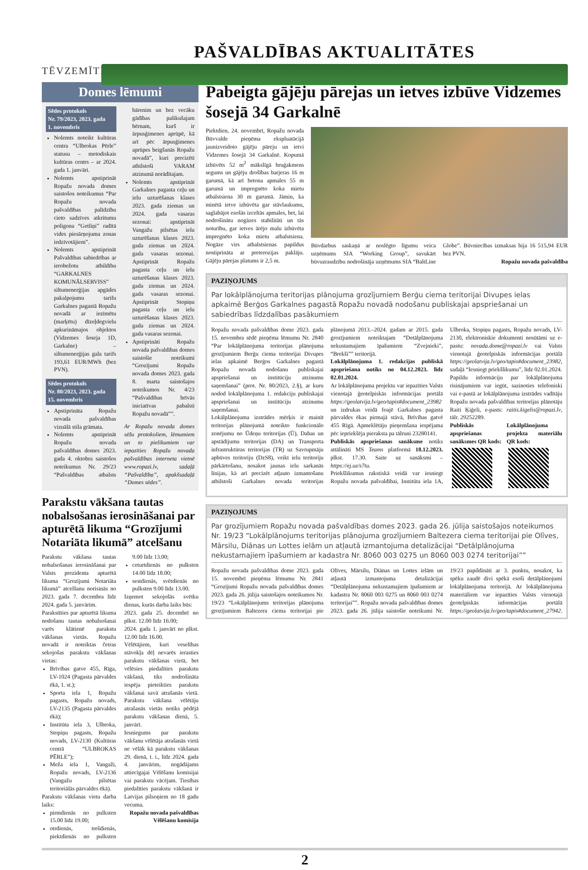TĒVZEMĪTE
PAŠVALDĪBAS AKTUALITĀTES
Domes lēmumi
Sēdes protokols
Nr. 79/2023, 2023. gada
1. novembris
Nolemts noteikt kultūras centra “Ulbrokas Pērle” statusu – metodiskais kultūras centrs – ar 2024. gada 1. janvāri.
Nolemts apstiprināt Ropažu novada domes saistošos noteikumus “Par Ropažu novada pašvaldības palīdzību cieto sadzīves atkritumu poligona “Getliņi” radītā vides piesārņojuma zonas iedzīvotājiem”.
Nolemts apstiprināt Pašvaldības sabiedrības ar ierobežotu atbildību “GARKALNES KOMUNĀLSERVISS” siltumenerģijas apgādes pakalpojumu tarifu Garkalnes pagastā Ropažu novadā ar iezīmētu (marķētu) dīzeļdegvielu apkurināmajos objektos (Vidzemes šoseja 1D, Garkalne) – siltumenerģijas gala tarifs 193,61 EUR/MWh (bez PVN).
Sēdes protokols
Nr. 80/2023, 2023. gada
15. novembris
Apstiprināta Ropažu novada pašvaldības vizuālā stila grāmata.
Nolemts apstiprināt Ropažu novada pašvaldības domes 2023. gada 4. oktobra saistošos noteikumus Nr. 29/23 “Pašvaldības atbalsts bārenim un bez vecāku gādības palikušajam bērnam, kurš ir ārpusģimenes aprūpē, kā arī pēc ārpusģimenes aprūpes beigšanās Ropažu novadā”, kuri precizēti atbilstoši VARAM atzinumā norādītajam.
Nolemts apstiprināt Garkalnes pagasta ceļu un ielu uzturēšanas klases 2023. gada ziemas un 2024. gada vasaras sezonai: apstiprināt Vangažu pilsētas ielu uzturēšanas klases 2023. gada ziemas un 2024. gada vasaras sezonai. Apstiprināt Ropažu pagasta ceļu un ielu uzturēšanas klases 2023. gada ziemas un 2024. gada vasaras sezonai. Apstiprināt Stopiņu pagasta ceļu un ielu uzturēšanas klases 2023. gada ziemas un 2024. gada vasaras sezonai.
Apstiprināti Ropažu novada pašvaldības domes saistošie noteikumi “Grozījumi Ropažu novada domes 2023. gada 8. marta saistošajos noteikumos Nr. 4/23 “Pašvaldības brīvās iniciatīvas pabalsti Ropažu novadā””.
Ar Ropažu novada domes sēžu protokoliem, lēmumiem un to pielikumiem var iepazīties Ropažu novada pašvaldības interneta vietnē www.ropazi.lv, sadaļā “Pašvaldība”, apakšsadaļā “Domes sēdes”.
Parakstu vākšana tautas nobalsošanas ierosināšanai par apturētā likuma “Grozījumi Notariāta likumā” atcelšanu
Parakstu vākšana tautas nobalsošanas ierosināšanai par Valsts prezidenta apturētā likuma “Grozījumi Notariāta likumā” atcelšanu norisinās no 2023. gada 7. decembra līdz 2024. gada 5. janvārim.
Parakstīties par apturētā likuma nodošanu tautas nobalsošanai varēs klātienē parakstu vākšanas vietās. Ropažu novadā ir noteiktas četras sekojošas parakstu vākšanas vietas:
Brīvības gatve 455, Rīga, LV-1024 (Pagasta pārvaldes ēkā, 1. st.);
Sporta iela 1, Ropažu pagasts, Ropažu novads, LV-2135 (Pagasta pārvaldes ēkā);
Institūta iela 3, Ulbroka, Stopiņu pagasts, Ropažu novads, LV-2130 (Kultūras centrā “ULBROKAS PĒRLE”);
Meža iela 1, Vangaži, Ropažu novads, LV-2136 (Vangažu pilsētas teritoriālās pārvaldes ēkā).
Parakstu vākšanas vietu darba laiks:
pirmdienās no pulksten 15.00 līdz 19.00;
otrdienās, trešdienās, piektdienās no pulksten 9.00 līdz 13.00;
ceturtdienās no pulksten 14.00 līdz 18.00;
sestdienās, svētdienās no pulksten 9.00 līdz 13.00.
Izņemot sekojošās svētku dienas, kurās darba laiks būs:
2023. gada 25. decembrī no plkst. 12.00 līdz 16.00;
2024. gada 1. janvārī no plkst. 12.00 līdz 16.00.
Vēlētājiem, kuri veselības stāvokļa dēļ nevarēs ierasties parakstu vākšanas vietā, bet vēlēsies piedalīties parakstu vākšanā, tiks nodrošināta iespēja pieteikties parakstu vākšanai savā atrašanās vietā. Parakstu vākšana vēlētāju atrašanās vietās notiks pēdējā parakstu vākšanas dienā, 5. janvārī.
Iesniegums par parakstu vākšanu vēlētāja atrašanās vietā ne vēlāk kā parakstu vākšanas 29. dienā, t. i., līdz 2024. gada 4. janvārim, nogādājams attiecīgajai Vēlēšanu komisijai vai parakstu vācējam. Tiesības piedalīties parakstu vākšanā ir Latvijas pilsoņiem no 18 gadu vecuma.
Ropažu novada pašvaldības
Vēlēšanu komisija
Pabeigta gājēju pārejas un ietves izbūve Vidzemes šosejā 34 Garkalnē
Piektdien, 24. novembrī, Ropažu novada Būvvalde pieņēma ekspluatācijā jaunizveidoto gājēju pāreju un ietvi Vidzemes šosejā 34 Garkalnē. Kopumā izbūvēts 52 m<sup>2</sup> mākslīgā bruģakmens segums un gājēju drošības barjeras 16 m garumā, kā arī betona apmales 55 m garumā un impregnēto koka mietu atbalstsiena 30 m garumā. Jāmin, ka minētā ietve izbūvēta gar stāvlaukumu, saglabājot esošās izceltās apmales, bet, lai nodrošinātu nogāzes stabilitāti un tās noturību, gar ietves ārējo malu izbūvēta impregnēto koka mietu atbalstsiena. Nogāze virs atbalstsienas papildus nostiprināta ar preterozijas paklāju. Gājēju pārejas platums ir 2,5 m.
Būvdarbus saskaņā ar noslēgto līgumu veica uzņēmums SIA “Working Group”, savukārt būvuzraudzību nodrošināja uzņēmums SIA “BaltLine Globe”. Būvniecības izmaksas bija 16 515,94 EUR bez PVN.
Ropažu novada pašvaldība
PAZIŅOJUMS
Par lokālplānojuma teritorijas plānojuma grozījumiem Berģu ciema teritorijai Divupes ielas apkaimē Berģos Garkalnes pagastā Ropažu novadā nodošanu publiskajai apspriešanai un sabiedrības līdzdalības pasākumiem
Ropažu novada pašvaldības dome 2023. gada 15. novembra sēdē pieņēma lēmumu Nr. 2840 “Par lokālplānojuma teritorijas plānojuma grozījumiem Berģu ciema teritorijai Divupes ielas apkaimē Berģos Garkalnes pagastā Ropažu novadā nodošanu publiskajai apspriešanai un institūciju atzinumu saņemšanai” (prot. Nr. 80/2023, 2.§), ar kuru nodod lokālplānojuma 1. redakciju publiskajai apspriešanai un institūciju atzinumu saņemšanai.
Lokālplānojuma izstrādes mērķis ir mainīt teritorijas plānojumā noteikto funkcionālo zonējumu no Ūdeņu teritorijas (Ū), Dabas un apstādījumu teritorijas (DA) un Transporta infrastruktūras teritorijas (TR) uz Savrupmāju apbūves teritoriju (DzS8), veikt ielu teritoriju pārkārtošanu, nosakot jaunas ielu sarkanās līnijas, kā arī precizēt atļauto izmantošanu atbilstoši Garkalnes novada teritorijas plānojumā 2013.–2024. gadam ar 2015. gada grozījumiem noteiktajam “Detālplānojuma nekustamajiem īpašumiem “Zvejnieki”, “Brekši”” teritorijā.
Lokālplānojuma 1. redakcijas publiskā apspriešana notiks no 04.12.2023. līdz 02.01.2024.
Ar lokālplānojuma projektu var iepazīties Valsts vienotajā ģeotelpiskās informācijas portālā https://geolatvija.lv/geo/tapis#document_23982 un izdrukas veidā foajē Garkalnes pagasta pārvaldes ēkas pirmajā stāvā, Brīvības gatvē 455 Rīgā. Apmeklētāju pieņemšana iespējama pēc iepriekšēja pieraksta pa tālruni 23280141.
Publiskās apspriešanas sanāksme notiks attālināti MS Teams platformā 18.12.2023. plkst. 17.30. Saite uz sanāksmi – https://ej.uz/s7tu.
Priekšlikumus rakstiskā veidā var iesniegt Ropažu novada pašvaldībai, Institūta iela 1A, Ulbroka, Stopiņu pagasts, Ropažu novads, LV-2130, elektroniskie dokumenti nosūtāmi uz e-pastu: novada.dome@ropazi.lv vai Valsts vienotajā ģeotelpiskās informācijas portālā https://geolatvija.lv/geo/tapis#document_23982, sadaļā “Iesniegt priekšlikumu”, līdz 02.01.2024.
Papildu informāciju par lokālplānojuma risinājumiem var iegūt, sazinoties telefoniski vai e-pastā ar lokālplānojuma izstrādes vadītāju Ropažu novada pašvaldības teritorijas plānotāju Raiti Ķiģeli, e-pasts: raitis.kigelis@ropazi.lv, tālr. 29252289.
Publiskās apspriešanas sanāksmes QR kods:
Lokālplānojuma projekta materiālu QR kods:
PAZIŅOJUMS
Par grozījumiem Ropažu novada pašvaldības domes 2023. gada 26. jūlija saistošajos noteikumos Nr. 19/23 “Lokālplānojums teritorijas plānojuma grozījumiem Baltezera ciema teritorijai pie Olīves, Mārsilu, Diānas un Lottes ielām un atļautā izmantojuma detalizācijai “Detālplānojuma nekustamajiem īpašumiem ar kadastra Nr. 8060 003 0275 un 8060 003 0274 teritorijai””
Ropažu novada pašvaldības dome 2023. gada 15. novembrī pieņēma lēmumu Nr. 2841 “Grozījumi Ropažu novada pašvaldības domes 2023. gada 26. jūlija saistošajos noteikumos Nr. 19/23 “Lokālplānojums teritorijas plānojuma grozījumiem Baltezera ciema teritorijai pie Olīves, Mārsilu, Diānas un Lottes ielām un atļautā izmantojuma detalizācijai “Detālplānojuma nekustamajiem īpašumiem ar kadastra Nr. 8060 003 0275 un 8060 003 0274 teritorijai””. Ropažu novada pašvaldības domes 2023. gada 26. jūlija saistošie noteikumi Nr. 19/23 papildināti ar 3. punktu, nosakot, ka spēku zaudē divi spēkā esoši detālplānojumi lokālplānojuma teritorijā. Ar lokālplānojuma materiāliem var iepazīties Valsts vienotajā ģeotelpiskās informācijas portālā https://geolatvija.lv/geo/tapis#document_27942.
2